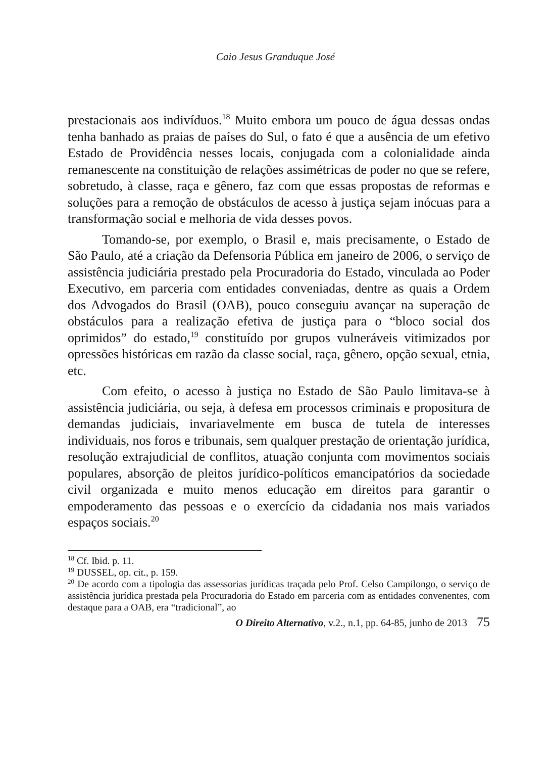Caio Jesus Granduque José
prestacionais aos indivíduos.<sup>18</sup> Muito embora um pouco de água dessas ondas tenha banhado as praias de países do Sul, o fato é que a ausência de um efetivo Estado de Providência nesses locais, conjugada com a colonialidade ainda remanescente na constituição de relações assimétricas de poder no que se refere, sobretudo, à classe, raça e gênero, faz com que essas propostas de reformas e soluções para a remoção de obstáculos de acesso à justiça sejam inócuas para a transformação social e melhoria de vida desses povos.
Tomando-se, por exemplo, o Brasil e, mais precisamente, o Estado de São Paulo, até a criação da Defensoria Pública em janeiro de 2006, o serviço de assistência judiciária prestado pela Procuradoria do Estado, vinculada ao Poder Executivo, em parceria com entidades conveniadas, dentre as quais a Ordem dos Advogados do Brasil (OAB), pouco conseguiu avançar na superação de obstáculos para a realização efetiva de justiça para o “bloco social dos oprimidos” do estado,<sup>19</sup> constituído por grupos vulneráveis vitimizados por opressões históricas em razão da classe social, raça, gênero, opção sexual, etnia, etc.
Com efeito, o acesso à justiça no Estado de São Paulo limitava-se à assistência judiciária, ou seja, à defesa em processos criminais e propositura de demandas judiciais, invariavelmente em busca de tutela de interesses individuais, nos foros e tribunais, sem qualquer prestação de orientação jurídica, resolução extrajudicial de conflitos, atuação conjunta com movimentos sociais populares, absorção de pleitos jurídico-políticos emancipatórios da sociedade civil organizada e muito menos educação em direitos para garantir o empoderamento das pessoas e o exercício da cidadania nos mais variados espaços sociais.<sup>20</sup>
<sup>18</sup> Cf. Ibid. p. 11.
<sup>19</sup> DUSSEL, op. cit., p. 159.
<sup>20</sup> De acordo com a tipologia das assessorias jurídicas traçada pelo Prof. Celso Campilongo, o serviço de assistência jurídica prestada pela Procuradoria do Estado em parceria com as entidades convenentes, com destaque para a OAB, era “tradicional”, ao
O Direito Alternativo, v.2., n.1, pp. 64-85, junho de 2013 75